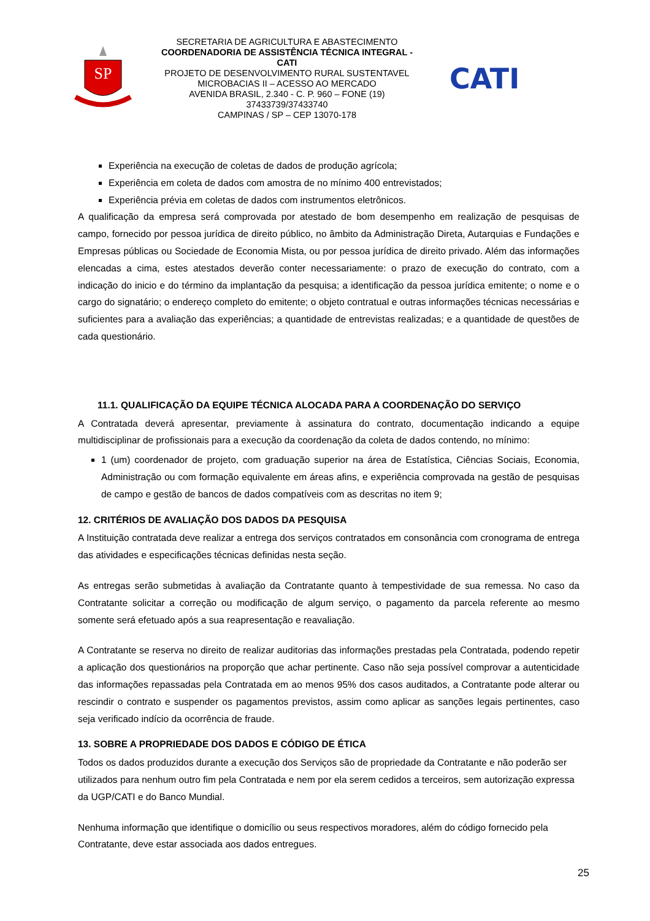SP
SECRETARIA DE AGRICULTURA E ABASTECIMENTO
COORDENADORIA DE ASSISTÊNCIA TÉCNICA INTEGRAL - CATI
PROJETO DE DESENVOLVIMENTO RURAL SUSTENTAVEL
MICROBACIAS II – ACESSO AO MERCADO
AVENIDA BRASIL, 2.340 - C. P. 960 – FONE (19) 37433739/37433740
CAMPINAS / SP – CEP 13070-178
CATI
Experiência na execução de coletas de dados de produção agrícola;
Experiência em coleta de dados com amostra de no mínimo 400 entrevistados;
Experiência prévia em coletas de dados com instrumentos eletrônicos.
A qualificação da empresa será comprovada por atestado de bom desempenho em realização de pesquisas de campo, fornecido por pessoa jurídica de direito público, no âmbito da Administração Direta, Autarquias e Fundações e Empresas públicas ou Sociedade de Economia Mista, ou por pessoa jurídica de direito privado. Além das informações elencadas a cima, estes atestados deverão conter necessariamente: o prazo de execução do contrato, com a indicação do inicio e do término da implantação da pesquisa; a identificação da pessoa jurídica emitente; o nome e o cargo do signatário; o endereço completo do emitente; o objeto contratual e outras informações técnicas necessárias e suficientes para a avaliação das experiências; a quantidade de entrevistas realizadas; e a quantidade de questões de cada questionário.
11.1. QUALIFICAÇÃO DA EQUIPE TÉCNICA ALOCADA PARA A COORDENAÇÃO DO SERVIÇO
A Contratada deverá apresentar, previamente à assinatura do contrato, documentação indicando a equipe multidisciplinar de profissionais para a execução da coordenação da coleta de dados contendo, no mínimo:
1 (um) coordenador de projeto, com graduação superior na área de Estatística, Ciências Sociais, Economia, Administração ou com formação equivalente em áreas afins, e experiência comprovada na gestão de pesquisas de campo e gestão de bancos de dados compatíveis com as descritas no item 9;
12. CRITÉRIOS DE AVALIAÇÃO DOS DADOS DA PESQUISA
A Instituição contratada deve realizar a entrega dos serviços contratados em consonância com cronograma de entrega das atividades e especificações técnicas definidas nesta seção.
As entregas serão submetidas à avaliação da Contratante quanto à tempestividade de sua remessa. No caso da Contratante solicitar a correção ou modificação de algum serviço, o pagamento da parcela referente ao mesmo somente será efetuado após a sua reapresentação e reavaliação.
A Contratante se reserva no direito de realizar auditorias das informações prestadas pela Contratada, podendo repetir a aplicação dos questionários na proporção que achar pertinente. Caso não seja possível comprovar a autenticidade das informações repassadas pela Contratada em ao menos 95% dos casos auditados, a Contratante pode alterar ou rescindir o contrato e suspender os pagamentos previstos, assim como aplicar as sanções legais pertinentes, caso seja verificado indício da ocorrência de fraude.
13. SOBRE A PROPRIEDADE DOS DADOS E CÓDIGO DE ÉTICA
Todos os dados produzidos durante a execução dos Serviços são de propriedade da Contratante e não poderão ser utilizados para nenhum outro fim pela Contratada e nem por ela serem cedidos a terceiros, sem autorização expressa da UGP/CATI e do Banco Mundial.
Nenhuma informação que identifique o domicílio ou seus respectivos moradores, além do código fornecido pela Contratante, deve estar associada aos dados entregues.
25